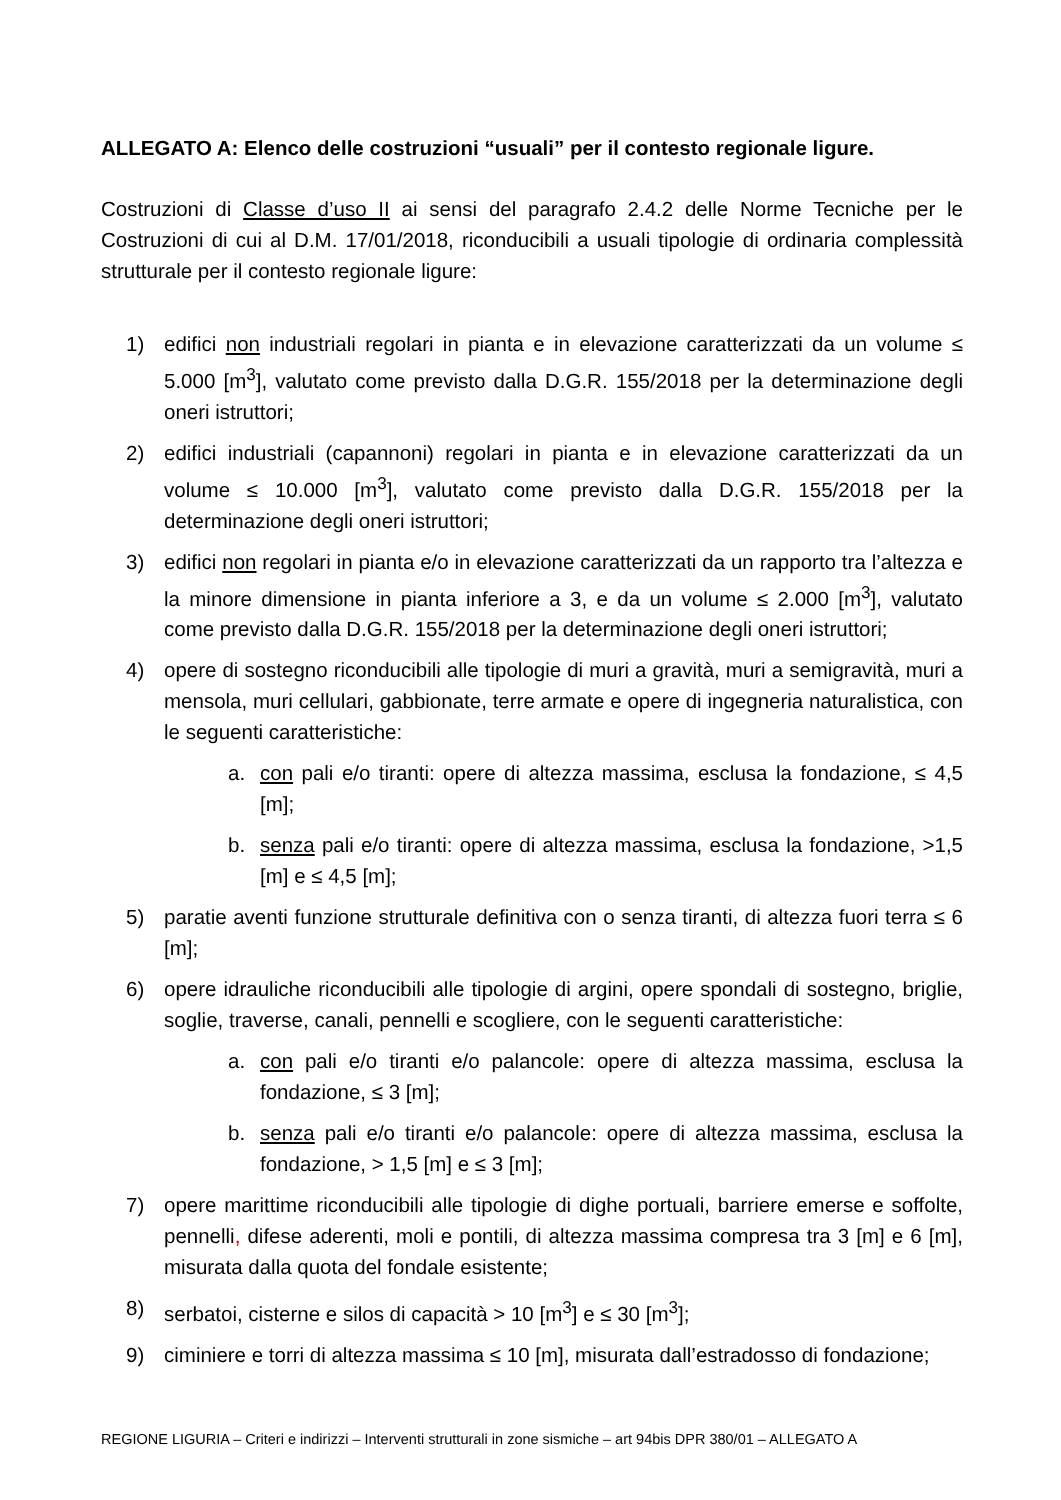ALLEGATO A: Elenco delle costruzioni “usuali” per il contesto regionale ligure.
Costruzioni di Classe d’uso II ai sensi del paragrafo 2.4.2 delle Norme Tecniche per le Costruzioni di cui al D.M. 17/01/2018, riconducibili a usuali tipologie di ordinaria complessità strutturale per il contesto regionale ligure:
1) edifici non industriali regolari in pianta e in elevazione caratterizzati da un volume ≤ 5.000 [m<sup>3</sup>], valutato come previsto dalla D.G.R. 155/2018 per la determinazione degli oneri istruttori;
2) edifici industriali (capannoni) regolari in pianta e in elevazione caratterizzati da un volume ≤ 10.000 [m<sup>3</sup>], valutato come previsto dalla D.G.R. 155/2018 per la determinazione degli oneri istruttori;
3) edifici non regolari in pianta e/o in elevazione caratterizzati da un rapporto tra l’altezza e la minore dimensione in pianta inferiore a 3, e da un volume ≤ 2.000 [m<sup>3</sup>], valutato come previsto dalla D.G.R. 155/2018 per la determinazione degli oneri istruttori;
4) opere di sostegno riconducibili alle tipologie di muri a gravità, muri a semigravità, muri a mensola, muri cellulari, gabbionate, terre armate e opere di ingegneria naturalistica, con le seguenti caratteristiche:
a. con pali e/o tiranti: opere di altezza massima, esclusa la fondazione, ≤ 4,5 [m];
b. senza pali e/o tiranti: opere di altezza massima, esclusa la fondazione, >1,5 [m] e ≤ 4,5 [m];
5) paratie aventi funzione strutturale definitiva con o senza tiranti, di altezza fuori terra ≤ 6 [m];
6) opere idrauliche riconducibili alle tipologie di argini, opere spondali di sostegno, briglie, soglie, traverse, canali, pennelli e scogliere, con le seguenti caratteristiche:
a. con pali e/o tiranti e/o palancole: opere di altezza massima, esclusa la fondazione, ≤ 3 [m];
b. senza pali e/o tiranti e/o palancole: opere di altezza massima, esclusa la fondazione, > 1,5 [m] e ≤ 3 [m];
7) opere marittime riconducibili alle tipologie di dighe portuali, barriere emerse e soffolte, pennelli, difese aderenti, moli e pontili, di altezza massima compresa tra 3 [m] e 6 [m], misurata dalla quota del fondale esistente;
8) serbatoi, cisterne e silos di capacità > 10 [m<sup>3</sup>] e ≤ 30 [m<sup>3</sup>];
9) ciminiere e torri di altezza massima ≤ 10 [m], misurata dall’estradosso di fondazione;
REGIONE LIGURIA – Criteri e indirizzi – Interventi strutturali in zone sismiche – art 94bis DPR 380/01 – ALLEGATO A